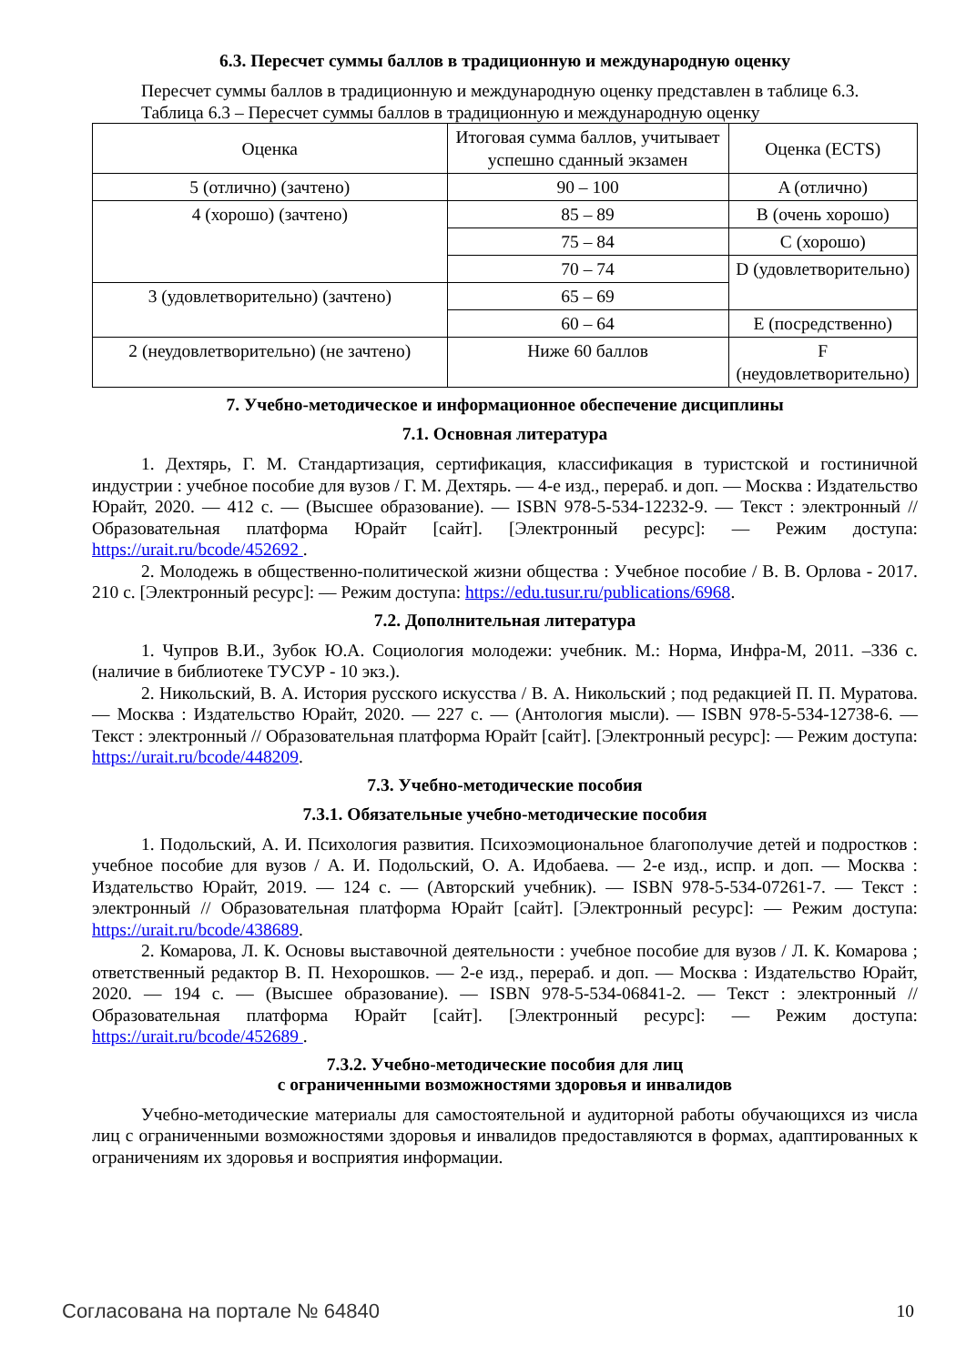6.3. Пересчет суммы баллов в традиционную и международную оценку
Пересчет суммы баллов в традиционную и международную оценку представлен в таблице 6.3.
Таблица 6.3 – Пересчет суммы баллов в традиционную и международную оценку
| Оценка | Итоговая сумма баллов, учитывает успешно сданный экзамен | Оценка (ECTS) |
| 5 (отлично) (зачтено) | 90 – 100 | A (отлично) |
| 4 (хорошо) (зачтено) | 85 – 89 | B (очень хорошо) |
| | 75 – 84 | C (хорошо) |
| | 70 – 74 | D (удовлетворительно) |
| 3 (удовлетворительно) (зачтено) | 65 – 69 | |
| | 60 – 64 | E (посредственно) |
| 2 (неудовлетворительно) (не зачтено) | Ниже 60 баллов | F (неудовлетворительно) |
7. Учебно-методическое и информационное обеспечение дисциплины
7.1. Основная литература
1. Дехтярь, Г. М. Стандартизация, сертификация, классификация в туристской и гостиничной индустрии : учебное пособие для вузов / Г. М. Дехтярь. — 4-е изд., перераб. и доп. — Москва : Издательство Юрайт, 2020. — 412 с. — (Высшее образование). — ISBN 978-5-534-12232-9. — Текст : электронный // Образовательная платформа Юрайт [сайт]. [Электронный ресурс]: — Режим доступа: https://urait.ru/bcode/452692 .
2. Молодежь в общественно-политической жизни общества : Учебное пособие / В. В. Орлова - 2017. 210 с. [Электронный ресурс]: — Режим доступа: https://edu.tusur.ru/publications/6968.
7.2. Дополнительная литература
1. Чупров В.И., Зубок Ю.А. Социология молодежи: учебник. М.: Норма, Инфра-М, 2011. –336 с. (наличие в библиотеке ТУСУР - 10 экз.).
2. Никольский, В. А. История русского искусства / В. А. Никольский ; под редакцией П. П. Муратова. — Москва : Издательство Юрайт, 2020. — 227 с. — (Антология мысли). — ISBN 978-5-534-12738-6. — Текст : электронный // Образовательная платформа Юрайт [сайт]. [Электронный ресурс]: — Режим доступа: https://urait.ru/bcode/448209.
7.3. Учебно-методические пособия
7.3.1. Обязательные учебно-методические пособия
1. Подольский, А. И. Психология развития. Психоэмоциональное благополучие детей и подростков : учебное пособие для вузов / А. И. Подольский, О. А. Идобаева. — 2-е изд., испр. и доп. — Москва : Издательство Юрайт, 2019. — 124 с. — (Авторский учебник). — ISBN 978-5-534-07261-7. — Текст : электронный // Образовательная платформа Юрайт [сайт]. [Электронный ресурс]: — Режим доступа: https://urait.ru/bcode/438689.
2. Комарова, Л. К. Основы выставочной деятельности : учебное пособие для вузов / Л. К. Комарова ; ответственный редактор В. П. Нехорошков. — 2-е изд., перераб. и доп. — Москва : Издательство Юрайт, 2020. — 194 с. — (Высшее образование). — ISBN 978-5-534-06841-2. — Текст : электронный // Образовательная платформа Юрайт [сайт]. [Электронный ресурс]: — Режим доступа: https://urait.ru/bcode/452689 .
7.3.2. Учебно-методические пособия для лиц
с ограниченными возможностями здоровья и инвалидов
Учебно-методические материалы для самостоятельной и аудиторной работы обучающихся из числа лиц с ограниченными возможностями здоровья и инвалидов предоставляются в формах, адаптированных к ограничениям их здоровья и восприятия информации.
Согласована на портале № 64840 10